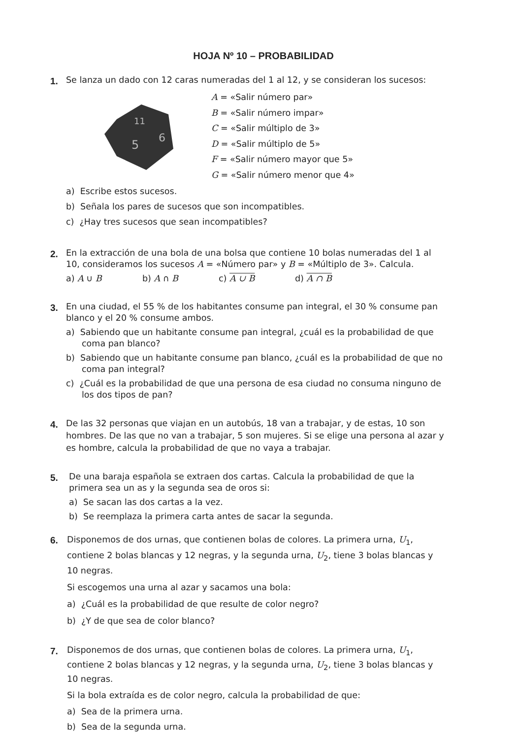HOJA Nº 10 – PROBABILIDAD
1.
Se lanza un dado con 12 caras numeradas del 1 al 12, y se consideran los sucesos:
5
6
11
A = «Salir número par»
B = «Salir número impar»
C = «Salir múltiplo de 3»
D = «Salir múltiplo de 5»
F = «Salir número mayor que 5»
G = «Salir número menor que 4»
a) Escribe estos sucesos.
b) Señala los pares de sucesos que son incompatibles.
c) ¿Hay tres sucesos que sean incompatibles?
2.
En la extracción de una bola de una bolsa que contiene 10 bolas numeradas del 1 al 10, consideramos los sucesos A = «Número par» y B = «Múltiplo de 3». Calcula.
a) A ∪ B b) A ∩ B c) A ∪ B d) A ∩ B
3.
En una ciudad, el 55 % de los habitantes consume pan integral, el 30 % consume pan blanco y el 20 % consume ambos.
a) Sabiendo que un habitante consume pan integral, ¿cuál es la probabilidad de que coma pan blanco?
b) Sabiendo que un habitante consume pan blanco, ¿cuál es la probabilidad de que no coma pan integral?
c) ¿Cuál es la probabilidad de que una persona de esa ciudad no consuma ninguno de los dos tipos de pan?
4.
De las 32 personas que viajan en un autobús, 18 van a trabajar, y de estas, 10 son hombres. De las que no van a trabajar, 5 son mujeres. Si se elige una persona al azar y es hombre, calcula la probabilidad de que no vaya a trabajar.
5.
De una baraja española se extraen dos cartas. Calcula la probabilidad de que la primera sea un as y la segunda sea de oros si:
a) Se sacan las dos cartas a la vez.
b) Se reemplaza la primera carta antes de sacar la segunda.
6.
Disponemos de dos urnas, que contienen bolas de colores. La primera urna, U<sub>1</sub>, contiene 2 bolas blancas y 12 negras, y la segunda urna, U<sub>2</sub>, tiene 3 bolas blancas y 10 negras.
Si escogemos una urna al azar y sacamos una bola:
a) ¿Cuál es la probabilidad de que resulte de color negro?
b) ¿Y de que sea de color blanco?
7.
Disponemos de dos urnas, que contienen bolas de colores. La primera urna, U<sub>1</sub>, contiene 2 bolas blancas y 12 negras, y la segunda urna, U<sub>2</sub>, tiene 3 bolas blancas y 10 negras.
Si la bola extraída es de color negro, calcula la probabilidad de que:
a) Sea de la primera urna.
b) Sea de la segunda urna.